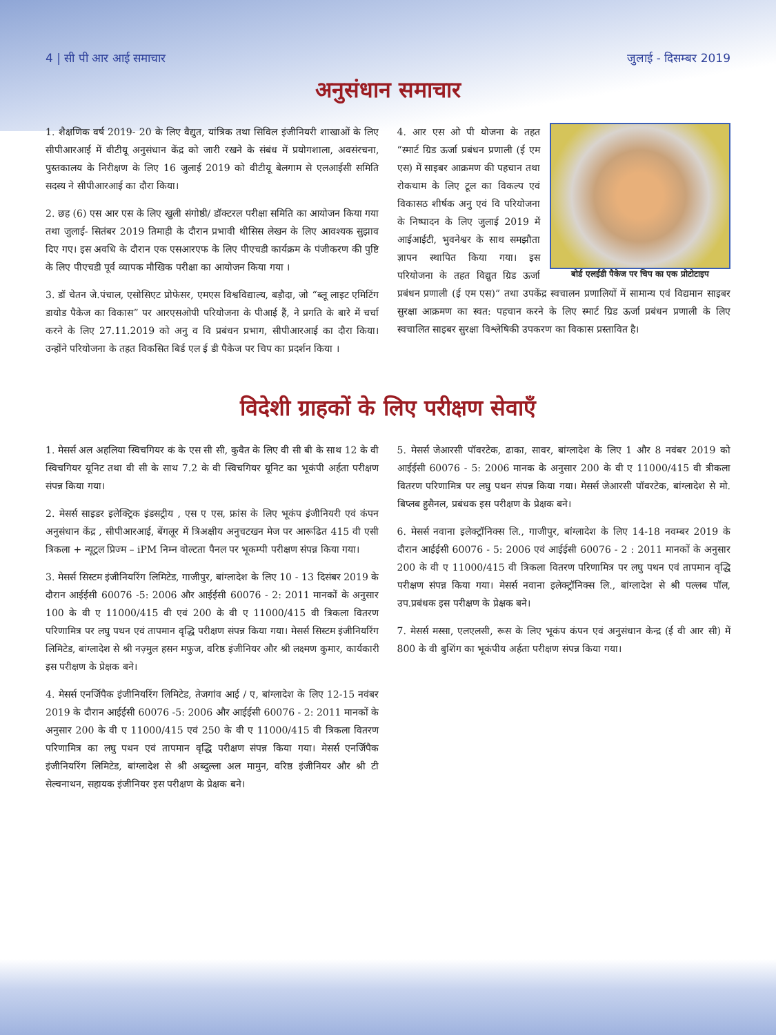4 | सी पी आर आई समाचार जुलाई - दिसम्बर 2019
अनुसंधान समाचार
1. शैक्षणिक वर्ष 2019- 20 के लिए वैद्युत, यांत्रिक तथा सिविल इंजीनियरी शाखाओं के लिए सीपीआरआई में वीटीयू अनुसंधान केंद्र को जारी रखने के संबंध में प्रयोगशाला, अवसंरचना, पुस्तकालय के निरीक्षण के लिए 16 जुलाई 2019 को वीटीयू बेलगाम से एलआईसी समिति सदस्य ने सीपीआरआई का दौरा किया।
2. छह (6) एस आर एस के लिए खुली संगोष्ठी/ डॉक्टरल परीक्षा समिति का आयोजन किया गया तथा जुलाई- सितंबर 2019 तिमाही के दौरान प्रभावी थीसिस लेखन के लिए आवश्यक सुझाव दिए गए। इस अवधि के दौरान एक एसआरएफ के लिए पीएचडी कार्यक्रम के पंजीकरण की पुष्टि के लिए पीएचडी पूर्व व्यापक मौखिक परीक्षा का आयोजन किया गया ।
3. डॉ चेतन जे.पंचाल, एसोसिएट प्रोफेसर, एमएस विश्वविद्याल्य, बड़ौदा, जो “ब्लू लाइट एमिटिंग डायोड पैकेज का विकास” पर आरएसओपी परियोजना के पीआई हैं, ने प्रगति के बारे में चर्चा करने के लिए 27.11.2019 को अनु व वि प्रबंधन प्रभाग, सीपीआरआई का दौरा किया। उन्होंने परियोजना के तहत विकसित बिर्ड एल ई डी पैकेज पर चिप का प्रदर्शन किया ।
बोर्ड एलईडी पैकेज पर चिप का एक प्रोटोटाइप
4. आर एस ओ पी योजना के तहत “स्मार्ट ग्रिड ऊर्जा प्रबंधन प्रणाली (ई एम एस) में साइबर आक्रमण की पहचान तथा रोकथाम के लिए टूल का विकल्प एवं विकासठ शीर्षक अनु एवं वि परियोजना के निष्पादन के लिए जुलाई 2019 में आईआईटी, भुवनेश्वर के साथ समझौता ज्ञापन स्थापित किया गया। इस परियोजना के तहत विद्युत ग्रिड ऊर्जा प्रबंधन प्रणाली (ई एम एस)” तथा उपकेंद्र स्वचालन प्रणालियों में सामान्य एवं विद्यमान साइबर सुरक्षा आक्रमण का स्वत: पहचान करने के लिए स्मार्ट ग्रिड ऊर्जा प्रबंधन प्रणाली के लिए स्वचालित साइबर सुरक्षा विश्लेषिकी उपकरण का विकास प्रस्तावित है।
विदेशी ग्राहकों के लिए परीक्षण सेवाएँ
1. मेसर्स अल अहलिया स्विचगियर कं के एस सी सी, कुवैत के लिए वी सी बी के साथ 12 के वी स्विचगियर यूनिट तथा वी सी के साथ 7.2 के वी स्विचगियर यूनिट का भूकंपी अर्हता परीक्षण संपन्न किया गया।
2. मेसर्स साइडर इलेक्ट्रिक इंडसट्रीय , एस ए एस, फ्रांस के लिए भूकंप इंजीनियरी एवं कंपन अनुसंधान केंद्र , सीपीआरआई, बेंगलूर में त्रिअक्षीय अनुचटखन मेज पर आरूढित 415 वी एसी त्रिकला + न्यूट्रल प्रिज्म – iPM निम्न वोल्टता पैनल पर भूकम्पी परीक्षण संपन्न किया गया।
3. मेसर्स सिस्टम इंजीनियरिंग लिमिटेड, गाजीपुर, बांग्लादेश के लिए 10 - 13 दिसंबर 2019 के दौरान आईईसी 60076 -5: 2006 और आईईसी 60076 - 2: 2011 मानकों के अनुसार 100 के वी ए 11000/415 वी एवं 200 के वी ए 11000/415 वी त्रिकला वितरण परिणामित्र पर लघु पथन एवं तापमान वृद्धि परीक्षण संपन्न किया गया। मेसर्स सिस्टम इंजीनियरिंग लिमिटेड, बांग्लादेश से श्री नज़्मुल हसन मफुज, वरिष्ठ इंजीनियर और श्री लक्ष्मण कुमार, कार्यकारी इस परीक्षण के प्रेक्षक बने।
4. मेसर्स एनर्जिपैक इंजीनियरिंग लिमिटेड, तेजगांव आई / ए, बांग्लादेश के लिए 12-15 नवंबर 2019 के दौरान आईईसी 60076 -5: 2006 और आईईसी 60076 - 2: 2011 मानकों के अनुसार 200 के वी ए 11000/415 एवं 250 के वी ए 11000/415 वी त्रिकला वितरण परिणामित्र का लघु पथन एवं तापमान वृद्धि परीक्षण संपन्न किया गया। मेसर्स एनर्जिपैक इंजीनियरिंग लिमिटेड, बांग्लादेश से श्री अब्दुल्ला अल मामुन, वरिष्ठ इंजीनियर और श्री टी सेल्वनाथन, सहायक इंजीनियर इस परीक्षण के प्रेक्षक बने।
5. मेसर्स जेआरसी पॉवरटेक, ढाका, सावर, बांग्लादेश के लिए 1 और 8 नवंबर 2019 को आईईसी 60076 - 5: 2006 मानक के अनुसार 200 के वी ए 11000/415 वी त्रीकला वितरण परिणामित्र पर लघु पथन संपन्न किया गया। मेसर्स जेआरसी पॉवरटेक, बांग्लादेश से मो. बिप्लब हुसैनल, प्रबंधक इस परीक्षण के प्रेक्षक बने।
6. मेसर्स नवाना इलेक्ट्रॉनिक्स लि., गाजीपुर, बांग्लादेश के लिए 14-18 नवम्बर 2019 के दौरान आईईसी 60076 - 5: 2006 एवं आईईसी 60076 - 2 : 2011 मानकों के अनुसार 200 के वी ए 11000/415 वी त्रिकला वितरण परिणामित्र पर लघु पथन एवं तापमान वृद्धि परीक्षण संपन्न किया गया। मेसर्स नवाना इलेक्ट्रॉनिक्स लि., बांग्लादेश से श्री पल्लब पॉल, उप.प्रबंधक इस परीक्षण के प्रेक्षक बने।
7. मेसर्स मस्सा, एलएलसी, रूस के लिए भूकंप कंपन एवं अनुसंधान केन्द्र (ई वी आर सी) में 800 के वी बुशिंग का भूकंपीय अर्हता परीक्षण संपन्न किया गया।